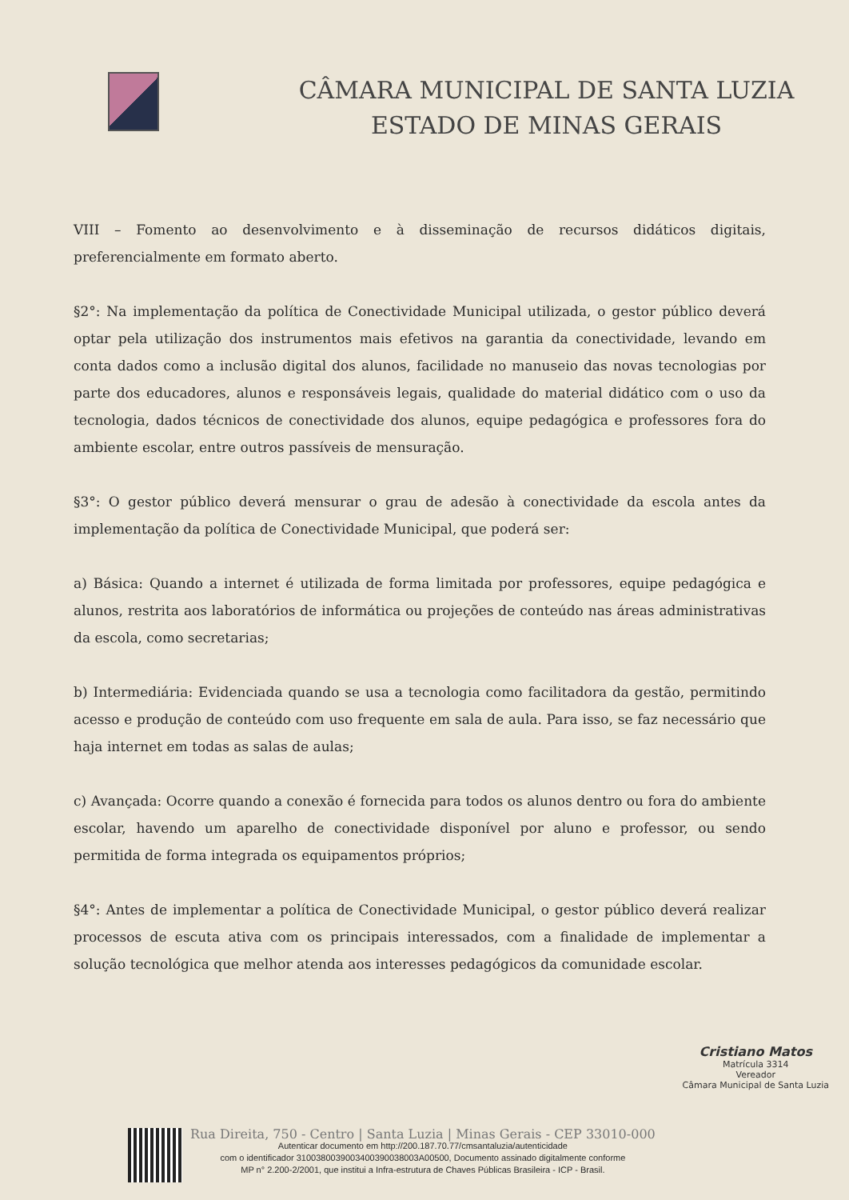CÂMARA MUNICIPAL DE SANTA LUZIA
ESTADO DE MINAS GERAIS
VIII – Fomento ao desenvolvimento e à disseminação de recursos didáticos digitais, preferencialmente em formato aberto.
§2°: Na implementação da política de Conectividade Municipal utilizada, o gestor público deverá optar pela utilização dos instrumentos mais efetivos na garantia da conectividade, levando em conta dados como a inclusão digital dos alunos, facilidade no manuseio das novas tecnologias por parte dos educadores, alunos e responsáveis legais, qualidade do material didático com o uso da tecnologia, dados técnicos de conectividade dos alunos, equipe pedagógica e professores fora do ambiente escolar, entre outros passíveis de mensuração.
§3°: O gestor público deverá mensurar o grau de adesão à conectividade da escola antes da implementação da política de Conectividade Municipal, que poderá ser:
a) Básica: Quando a internet é utilizada de forma limitada por professores, equipe pedagógica e alunos, restrita aos laboratórios de informática ou projeções de conteúdo nas áreas administrativas da escola, como secretarias;
b) Intermediária: Evidenciada quando se usa a tecnologia como facilitadora da gestão, permitindo acesso e produção de conteúdo com uso frequente em sala de aula. Para isso, se faz necessário que haja internet em todas as salas de aulas;
c) Avançada: Ocorre quando a conexão é fornecida para todos os alunos dentro ou fora do ambiente escolar, havendo um aparelho de conectividade disponível por aluno e professor, ou sendo permitida de forma integrada os equipamentos próprios;
§4°: Antes de implementar a política de Conectividade Municipal, o gestor público deverá realizar processos de escuta ativa com os principais interessados, com a finalidade de implementar a solução tecnológica que melhor atenda aos interesses pedagógicos da comunidade escolar.
Cristiano Matos
Matrícula 3314
Vereador
Câmara Municipal de Santa Luzia
Rua Direita, 750 - Centro | Santa Luzia | Minas Gerais - CEP 33010-000
Autenticar documento em http://200.187.70.77/cmsantaluzia/autenticidade
com o identificador 3100380039003400390038003A00500, Documento assinado digitalmente conforme
MP n° 2.200-2/2001, que institui a Infra-estrutura de Chaves Públicas Brasileira - ICP - Brasil.